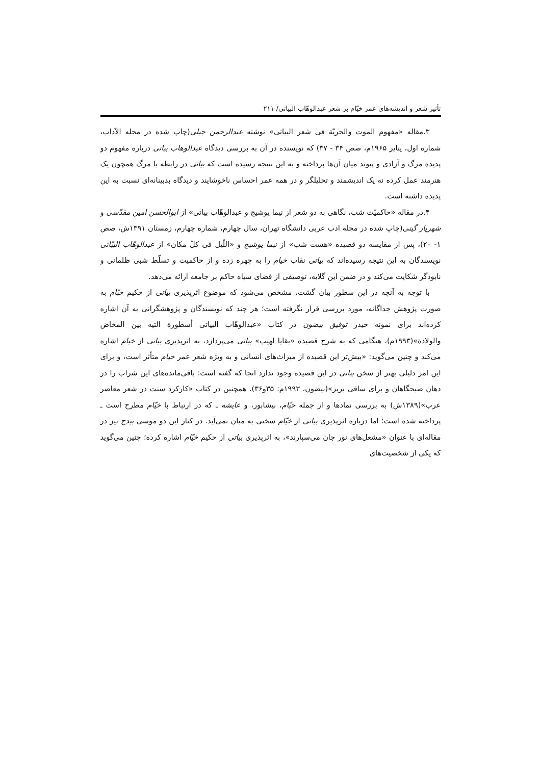تأثیر شعر و اندیشه‌های عمر خیّام بر شعر عبدالوهّاب البیاتی/ ۲۱۱
۳.مقاله «مفهوم الموت والحریّة فی شعر البیاتی» نوشته عبدالرحمن جیلی(چاپ شده در مجله الآداب، شماره اول، ینایر ۱۹۶۵م، صص ۳۴ - ۳۷) که نویسنده در آن به بررسی دیدگاه عبدالوهاب بیاتی درباره مفهوم دو پدیده مرگ و آزادی و پیوند میان آن‌ها پرداخته و به این نتیجه رسیده است که بیاتی در رابطه با مرگ همچون یک هنرمند عمل کرده نه یک اندیشمند و تحلیلگر و در همه عمر احساس ناخوشایند و دیدگاه بدبینانه‌ای نسبت به این پدیده داشته است.
۴.در مقاله «حاکمیّت شب، نگاهی به دو شعر از نیما یوشیج و عبدالوهّاب بیاتی» از ابوالحسن امین مقدّسی و شهریار گیتی(چاپ شده در مجله ادب عربی دانشگاه تهران، سال چهارم، شماره چهارم، زمستان ۱۳۹۱ش، صص ۱- ۲۰)، پس از مقایسه دو قصیده «هست شب» از نیما یوشیج و «اللّیل فی کلّ مکان» از عبدالوهّاب البیّاتی نویسندگان به این نتیجه رسیده‌اند که بیاتی نقاب خیام را به چهره زده و از حاکمیت و تسلّط شبی ظلمانی و نابودگر شکایت می‌کند و در ضمن این گلایه، توصیفی از فضای سیاه حاکم بر جامعه ارائه می‌دهد.
با توجه به آنچه در این سطور بیان گشت، مشخص می‌شود که موضوع اثرپذیری بیاتی از حکیم خیّام به صورت پژوهش جداگانه، مورد بررسی قرار نگرفته است؛ هر چند که نویسندگان و پژوهشگرانی به آن اشاره کرده‌اند برای نمونه حیدر توفیق بیضون در کتاب «عبدالوهّاب البیاتی أسطورة التیه بین المخاض والولادة»(۱۹۹۳م)، هنگامی که به شرح قصیده «بقایا لهیب» بیاتی می‌پردازد، به اثرپذیری بیاتی از خیام اشاره می‌کند و چنین می‌گوید: «بیش‌تر این قصیده از میراث‌های انسانی و به ویژه شعر عمر خیام متأثر است، و برای این امر دلیلی بهتر از سخن بیاتی در این قصیده وجود ندارد آنجا که گفته است: باقی‌مانده‌های این شراب را در دهان صبحگاهان و برای ساقی بریز»(بیضون، ۱۹۹۳م: ۳۵و۳۶). همچنین در کتاب «کارکرد سنت در شعر معاصر عرب»(۱۳۸۹ش) به بررسی نمادها و از جمله خیّام، نیشابور، و عایشه ـ که در ارتباط با خیّام مطرح است ـ پرداخته شده است؛ اما درباره اثرپذیری بیاتی از خیّام سخنی به میان نمی‌آید. در کنار این دو موسی بیدج نیز در مقاله‌ای با عنوان «مشعل‌های نور جان می‌سپارند»، به اثرپذیری بیاتی از حکیم خیّام اشاره کرده؛ چنین می‌گوید که یکی از شخصیت‌های